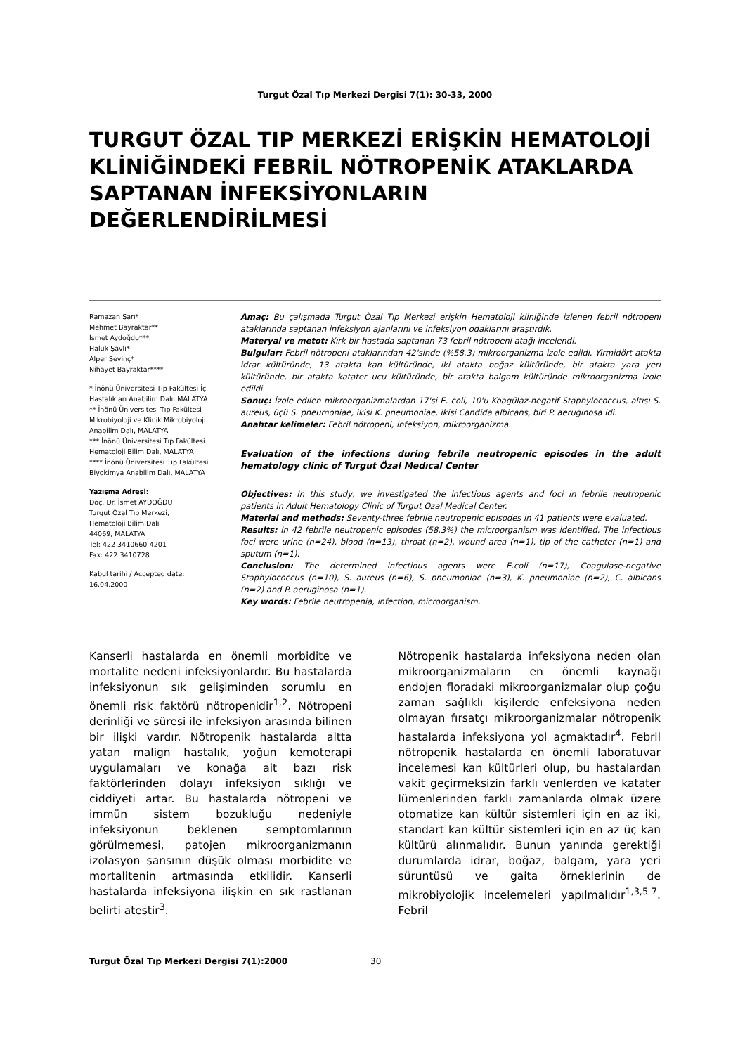Turgut Özal Tıp Merkezi Dergisi 7(1): 30-33, 2000
TURGUT ÖZAL TIP MERKEZİ ERİŞKİN HEMATOLOJİ KLİNİĞİNDEKİ FEBRİL NÖTROPENİK ATAKLARDA SAPTANAN İNFEKSİYONLARIN DEĞERLENDİRİLMESİ
Ramazan Sarı*
Mehmet Bayraktar**
İsmet Aydoğdu***
Haluk Şavlı*
Alper Sevinç*
Nihayet Bayraktar****
* İnönü Üniversitesi Tıp Fakültesi İç Hastalıkları Anabilim Dalı, MALATYA
** İnönü Üniversitesi Tıp Fakültesi Mikrobiyoloji ve Klinik Mikrobiyoloji Anabilim Dalı, MALATYA
*** İnönü Üniversitesi Tıp Fakültesi Hematoloji Bilim Dalı, MALATYA
**** İnönü Üniversitesi Tıp Fakültesi Biyokimya Anabilim Dalı, MALATYA
Yazışma Adresi:
Doç. Dr. İsmet AYDOĞDU
Turgut Özal Tıp Merkezi,
Hematoloji Bilim Dalı
44069, MALATYA
Tel: 422 3410660-4201
Fax: 422 3410728
Kabul tarihi / Accepted date:
16.04.2000
Amaç: Bu çalışmada Turgut Özal Tıp Merkezi erişkin Hematoloji kliniğinde izlenen febril nötropeni ataklarında saptanan infeksiyon ajanlarını ve infeksiyon odaklarını araştırdık.
Materyal ve metot: Kırk bir hastada saptanan 73 febril nötropeni atağı incelendi.
Bulgular: Febril nötropeni ataklarından 42'sinde (%58.3) mikroorganizma izole edildi. Yirmidört atakta idrar kültüründe, 13 atakta kan kültüründe, iki atakta boğaz kültüründe, bir atakta yara yeri kültüründe, bir atakta katater ucu kültüründe, bir atakta balgam kültüründe mikroorganizma izole edildi.
Sonuç: İzole edilen mikroorganizmalardan 17'si E. coli, 10'u Koagülaz-negatif Staphylococcus, altısı S. aureus, üçü S. pneumoniae, ikisi K. pneumoniae, ikisi Candida albicans, biri P. aeruginosa idi.
Anahtar kelimeler: Febril nötropeni, infeksiyon, mikroorganizma.
Evaluation of the infections during febrile neutropenic episodes in the adult hematology clinic of Turgut Özal Medıcal Center
Objectives: In this study, we investigated the infectious agents and foci in febrile neutropenic patients in Adult Hematology Clinic of Turgut Ozal Medical Center.
Material and methods: Seventy-three febrile neutropenic episodes in 41 patients were evaluated.
Results: In 42 febrile neutropenic episodes (58.3%) the microorganism was identified. The infectious foci were urine (n=24), blood (n=13), throat (n=2), wound area (n=1), tip of the catheter (n=1) and sputum (n=1).
Conclusion: The determined infectious agents were E.coli (n=17), Coagulase-negative Staphylococcus (n=10), S. aureus (n=6), S. pneumoniae (n=3), K. pneumoniae (n=2), C. albicans (n=2) and P. aeruginosa (n=1).
Key words: Febrile neutropenia, infection, microorganism.
Kanserli hastalarda en önemli morbidite ve mortalite nedeni infeksiyonlardır. Bu hastalarda infeksiyonun sık gelişiminden sorumlu en önemli risk faktörü nötropenidir<sup>1,2</sup>. Nötropeni derinliği ve süresi ile infeksiyon arasında bilinen bir ilişki vardır. Nötropenik hastalarda altta yatan malign hastalık, yoğun kemoterapi uygulamaları ve konağa ait bazı risk faktörlerinden dolayı infeksiyon sıklığı ve ciddiyeti artar. Bu hastalarda nötropeni ve immün sistem bozukluğu nedeniyle infeksiyonun beklenen semptomlarının görülmemesi, patojen mikroorganizmanın izolasyon şansının düşük olması morbidite ve mortalitenin artmasında etkilidir. Kanserli hastalarda infeksiyona ilişkin en sık rastlanan belirti ateştir<sup>3</sup>.
Nötropenik hastalarda infeksiyona neden olan mikroorganizmaların en önemli kaynağı endojen floradaki mikroorganizmalar olup çoğu zaman sağlıklı kişilerde enfeksiyona neden olmayan fırsatçı mikroorganizmalar nötropenik hastalarda infeksiyona yol açmaktadır<sup>4</sup>. Febril nötropenik hastalarda en önemli laboratuvar incelemesi kan kültürleri olup, bu hastalardan vakit geçirmeksizin farklı venlerden ve katater lümenlerinden farklı zamanlarda olmak üzere otomatize kan kültür sistemleri için en az iki, standart kan kültür sistemleri için en az üç kan kültürü alınmalıdır. Bunun yanında gerektiği durumlarda idrar, boğaz, balgam, yara yeri süruntüsü ve gaita örneklerinin de mikrobiyolojik incelemeleri yapılmalıdır<sup>1,3,5-7</sup>. Febril
Turgut Özal Tıp Merkezi Dergisi 7(1):2000 30